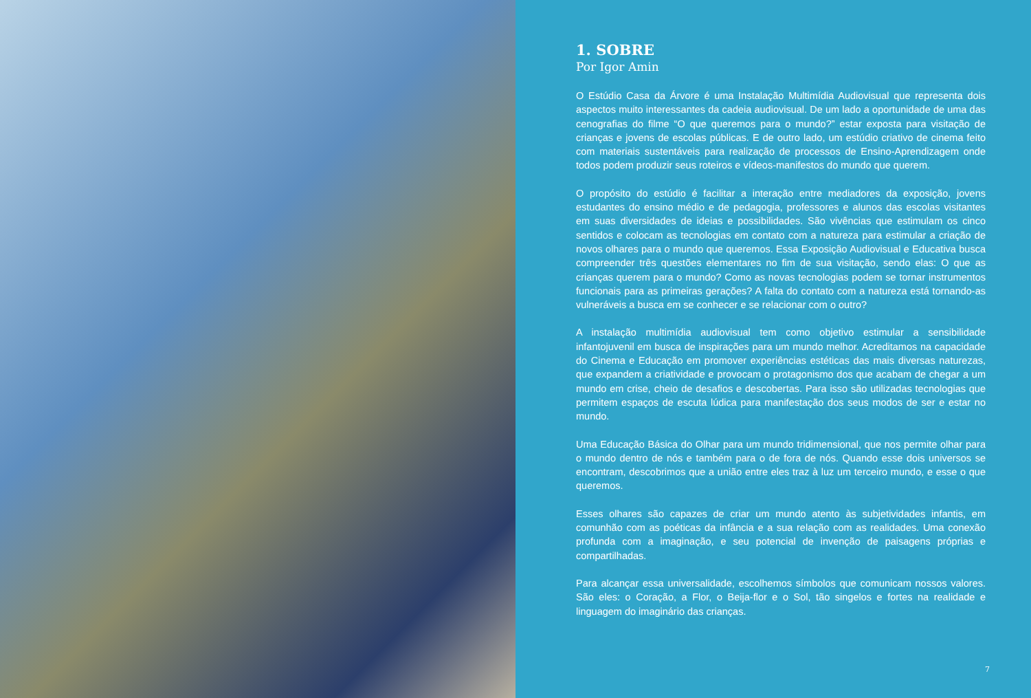1. SOBRE
Por Igor Amin
O Estúdio Casa da Árvore é uma Instalação Multimídia Audiovisual que representa dois aspectos muito interessantes da cadeia audiovisual. De um lado a oportunidade de uma das cenografias do filme “O que queremos para o mundo?” estar exposta para visitação de crianças e jovens de escolas públicas. E de outro lado, um estúdio criativo de cinema feito com materiais sustentáveis para realização de processos de Ensino-Aprendizagem onde todos podem produzir seus roteiros e vídeos-manifestos do mundo que querem.
O propósito do estúdio é facilitar a interação entre mediadores da exposição, jovens estudantes do ensino médio e de pedagogia, professores e alunos das escolas visitantes em suas diversidades de ideias e possibilidades. São vivências que estimulam os cinco sentidos e colocam as tecnologias em contato com a natureza para estimular a criação de novos olhares para o mundo que queremos. Essa Exposição Audiovisual e Educativa busca compreender três questões elementares no fim de sua visitação, sendo elas: O que as crianças querem para o mundo? Como as novas tecnologias podem se tornar instrumentos funcionais para as primeiras gerações? A falta do contato com a natureza está tornando-as vulneráveis a busca em se conhecer e se relacionar com o outro?
A instalação multimídia audiovisual tem como objetivo estimular a sensibilidade infantojuvenil em busca de inspirações para um mundo melhor. Acreditamos na capacidade do Cinema e Educação em promover experiências estéticas das mais diversas naturezas, que expandem a criatividade e provocam o protagonismo dos que acabam de chegar a um mundo em crise, cheio de desafios e descobertas. Para isso são utilizadas tecnologias que permitem espaços de escuta lúdica para manifestação dos seus modos de ser e estar no mundo.
Uma Educação Básica do Olhar para um mundo tridimensional, que nos permite olhar para o mundo dentro de nós e também para o de fora de nós. Quando esse dois universos se encontram, descobrimos que a união entre eles traz à luz um terceiro mundo, e esse o que queremos.
Esses olhares são capazes de criar um mundo atento às subjetividades infantis, em comunhão com as poéticas da infância e a sua relação com as realidades. Uma conexão profunda com a imaginação, e seu potencial de invenção de paisagens próprias e compartilhadas.
Para alcançar essa universalidade, escolhemos símbolos que comunicam nossos valores. São eles: o Coração, a Flor, o Beija-flor e o Sol, tão singelos e fortes na realidade e linguagem do imaginário das crianças.
7